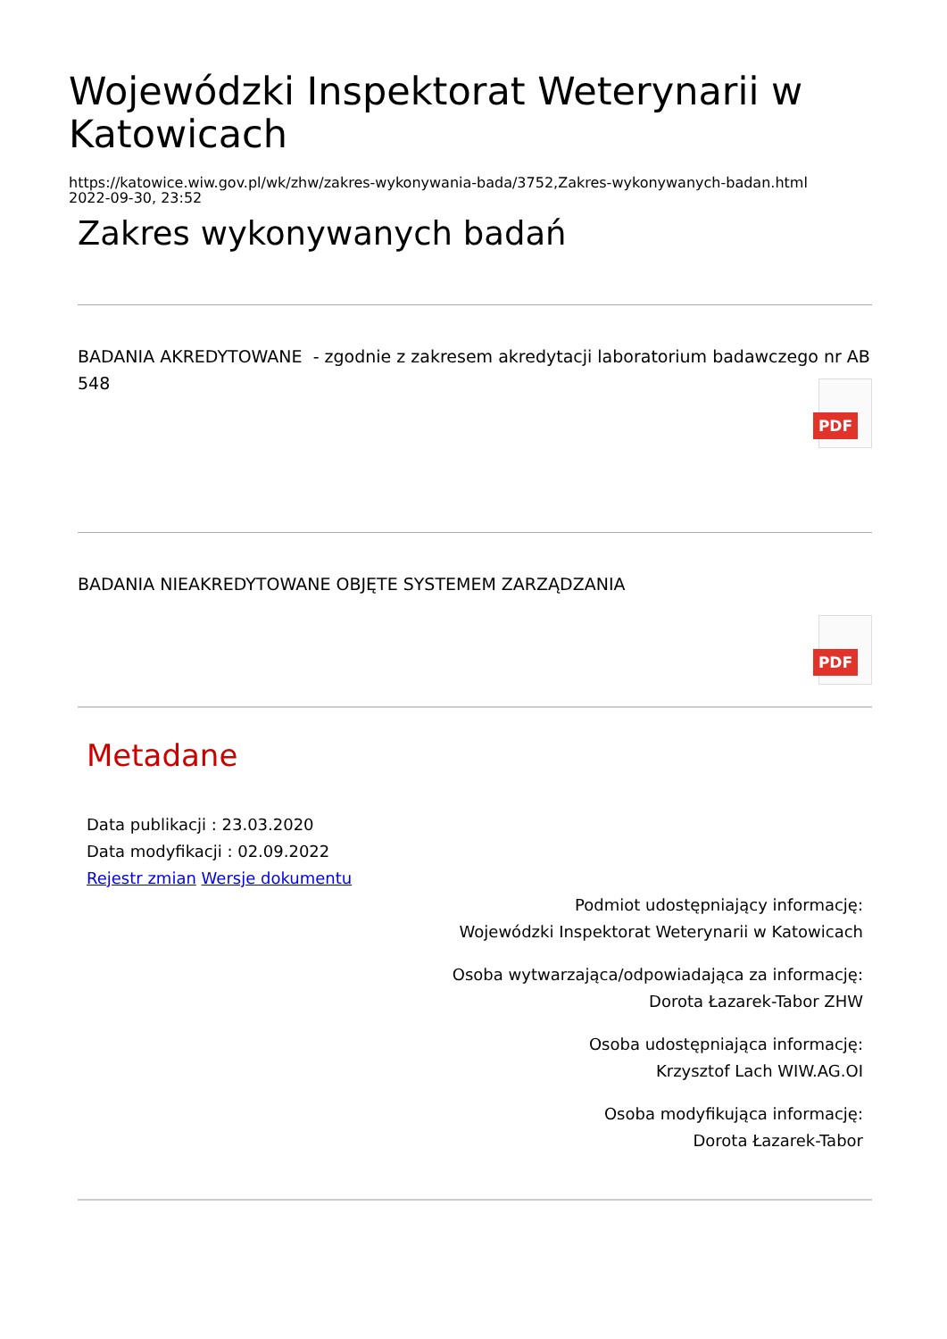Wojewódzki Inspektorat Weterynarii w Katowicach
https://katowice.wiw.gov.pl/wk/zhw/zakres-wykonywania-bada/3752,Zakres-wykonywanych-badan.html
2022-09-30, 23:52
Zakres wykonywanych badań
BADANIA AKREDYTOWANE - zgodnie z zakresem akredytacji laboratorium badawczego nr AB 548
PDF
BADANIA NIEAKREDYTOWANE OBJĘTE SYSTEMEM ZARZĄDZANIA
PDF
Metadane
Data publikacji : 23.03.2020
Data modyfikacji : 02.09.2022
Rejestr zmian Wersje dokumentu
Podmiot udostępniający informację:
Wojewódzki Inspektorat Weterynarii w Katowicach
Osoba wytwarzająca/odpowiadająca za informację:
Dorota Łazarek-Tabor ZHW
Osoba udostępniająca informację:
Krzysztof Lach WIW.AG.OI
Osoba modyfikująca informację:
Dorota Łazarek-Tabor